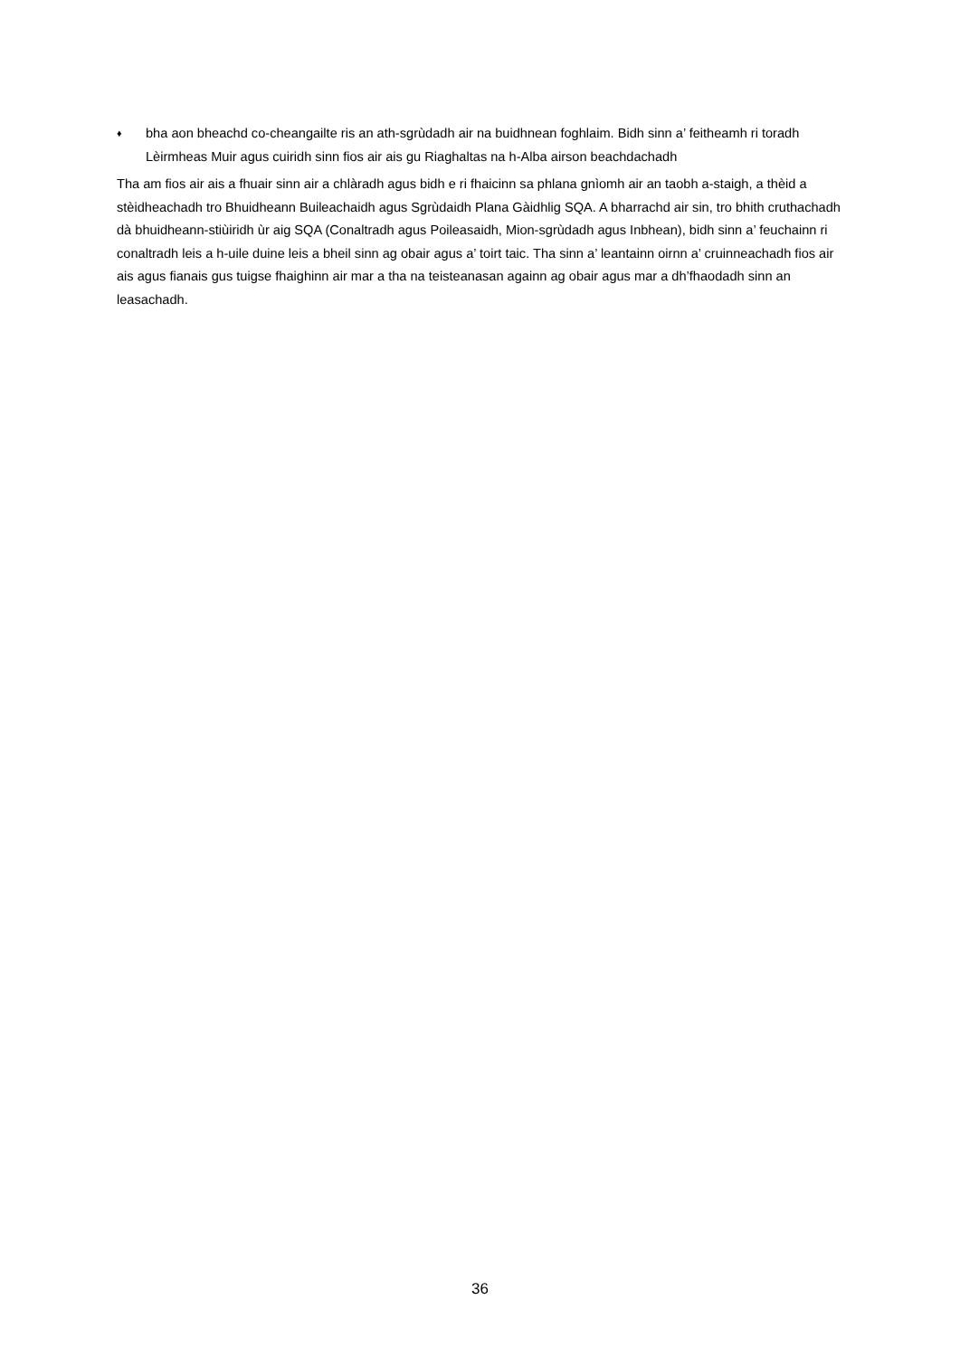♦
bha aon bheachd co-cheangailte ris an ath-sgrùdadh air na buidhnean foghlaim. Bidh sinn a’ feitheamh ri toradh Lèirmheas Muir agus cuiridh sinn fios air ais gu Riaghaltas na h-Alba airson beachdachadh
Tha am fios air ais a fhuair sinn air a chlàradh agus bidh e ri fhaicinn sa phlana gnìomh air an taobh a-staigh, a thèid a stèidheachadh tro Bhuidheann Buileachaidh agus Sgrùdaidh Plana Gàidhlig SQA. A bharrachd air sin, tro bhith cruthachadh dà bhuidheann-stiùiridh ùr aig SQA (Conaltradh agus Poileasaidh, Mion-sgrùdadh agus Inbhean), bidh sinn a’ feuchainn ri conaltradh leis a h-uile duine leis a bheil sinn ag obair agus a’ toirt taic. Tha sinn a’ leantainn oirnn a’ cruinneachadh fios air ais agus fianais gus tuigse fhaighinn air mar a tha na teisteanasan againn ag obair agus mar a dh’fhaodadh sinn an leasachadh.
36